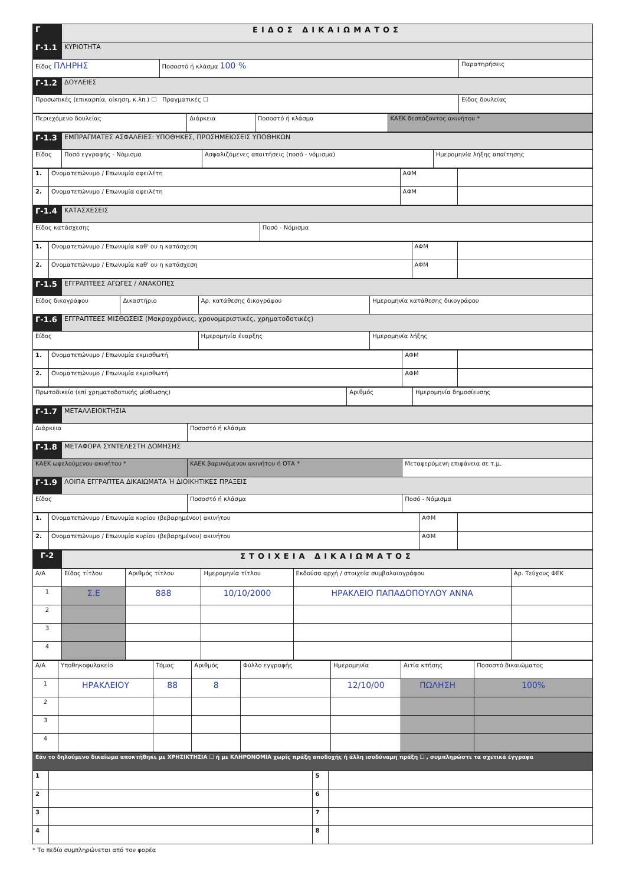| Γ | ΕΙΔΟΣ ΔΙΚΑΙΩΜΑΤΟΣ | | |
| Γ-1.1 | ΚΥΡΙΟΤΗΤΑ | | |
| Είδος ΠΛΗΡΗΣ | | Ποσοστό ή κλάσμα 100 % | Παρατηρήσεις |
| Γ-1.2 | ΔΟΥΛΕΙΕΣ | | |
| Προσωπικές (επικαρπία, οίκηση, κ.λπ.) ☐ Πραγματικές ☐ | | | Είδος δουλείας |
| Περιεχόμενο δουλείας | Διάρκεια | Ποσοστό ή κλάσμα | ΚΑΕΚ δεσπόζοντος ακινήτου * |
| Γ-1.3 | ΕΜΠΡΑΓΜΑΤΕΣ ΑΣΦΑΛΕΙΕΣ: ΥΠΟΘΗΚΕΣ, ΠΡΟΣΗΜΕΙΩΣΕΙΣ ΥΠΟΘΗΚΩΝ | | | |
| Είδος | | Ποσό εγγραφής - Νόμισμα | Ασφαλιζόμενες απαιτήσεις (ποσό - νόμισμα) | Ημερομηνία λήξης απαίτησης |
| 1. | Ονοματεπώνυμο / Επωνυμία οφειλέτη | ΑΦΜ | |
| 2. | Ονοματεπώνυμο / Επωνυμία οφειλέτη | ΑΦΜ | |
| Γ-1.4 | ΚΑΤΑΣΧΕΣΕΙΣ | |
| Είδος κατάσχεσης | | Ποσό - Νόμισμα |
| 1. | Ονοματεπώνυμο / Επωνυμία καθ' ου η κατάσχεση | ΑΦΜ | |
| 2. | Ονοματεπώνυμο / Επωνυμία καθ' ου η κατάσχεση | ΑΦΜ | |
| Γ-1.5 | ΕΓΓΡΑΠΤΕΕΣ ΑΓΩΓΕΣ / ΑΝΑΚΟΠΕΣ | | | |
| Είδος δικογράφου | | Δικαστήριο | Αρ. κατάθεσης δικογράφου | Ημερομηνία κατάθεσης δικογράφου |
| Γ-1.6 | ΕΓΓΡΑΠΤΕΕΣ ΜΙΣΘΩΣΕΙΣ (Μακροχρόνιες, χρονομεριστικές, χρηματοδοτικές) | | | |
| Είδος | | | Ημερομηνία έναρξης | Ημερομηνία λήξης |
| 1. | Ονοματεπώνυμο / Επωνυμία εκμισθωτή | ΑΦΜ | |
| 2. | Ονοματεπώνυμο / Επωνυμία εκμισθωτή | ΑΦΜ | |
| Πρωτοδικείο (επί χρηματοδοτικής μίσθωσης) | Αριθμός | Ημερομηνία δημοσίευσης |
| Γ-1.7 | ΜΕΤΑΛΛΕΙΟΚΤΗΣΙΑ | | |
| Διάρκεια | | Ποσοστό ή κλάσμα | |
| Γ-1.8 | ΜΕΤΑΦΟΡΑ ΣΥΝΤΕΛΕΣΤΗ ΔΟΜΗΣΗΣ | | |
| ΚΑΕΚ ωφελούμενου ακινήτου * | | ΚΑΕΚ βαρυνόμενου ακινήτου ή ΟΤΑ * | Μεταφερόμενη επιφάνεια σε τ.μ. |
| Γ-1.9 | ΛΟΙΠΑ ΕΓΓΡΑΠΤΕΑ ΔΙΚΑΙΩΜΑΤΑ Ή ΔΙΟΙΚΗΤΙΚΕΣ ΠΡΑΞΕΙΣ | | |
| Είδος | | Ποσοστό ή κλάσμα | Ποσό - Νόμισμα |
| 1. | Ονοματεπώνυμο / Επωνυμία κυρίου (βεβαρημένου) ακινήτου | ΑΦΜ | |
| 2. | Ονοματεπώνυμο / Επωνυμία κυρίου (βεβαρημένου) ακινήτου | ΑΦΜ | |
| Γ-2 | ΣΤΟΙΧΕΙΑ ΔΙΚΑΙΩΜΑΤΟΣ | | | | |
| Α/Α | Είδος τίτλου | Αριθμός τίτλου | Ημερομηνία τίτλου | Εκδούσα αρχή / στοιχεία συμβολαιογράφου | Αρ. Τεύχους ΦΕΚ |
| 1 | Σ.Ε | 888 | 10/10/2000 | ΗΡΑΚΛΕΙΟ ΠΑΠΑΔΟΠΟΥΛΟΥ ΑΝΝΑ | |
| 2 | | | | | |
| 3 | | | | | |
| 4 | | | | | |
| Α/Α | Υποθηκοφυλακείο | Τόμος | Αριθμός | Φύλλο εγγραφής | Ημερομηνία | Αιτία κτήσης | Ποσοστό δικαιώματος |
| --- | --- | --- | --- | --- | --- | --- | --- |
| 1 | ΗΡΑΚΛΕΙΟΥ | 88 | 8 | | 12/10/00 | ΠΩΛΗΣΗ | 100% |
| 2 | | | | | | | |
| 3 | | | | | | | |
| 4 | | | | | | | |
| Εάν το δηλούμενο δικαίωμα αποκτήθηκε με ΧΡΗΣΙΚΤΗΣΙΑ ☐ ή με ΚΛΗΡΟΝΟΜΙΑ χωρίς πράξη αποδοχής ή άλλη ισοδύναμη πράξη ☐ , συμπληρώστε τα σχετικά έγγραφα | | | |
| 1 | | 5 | |
| 2 | | 6 | |
| 3 | | 7 | |
| 4 | | 8 | |
* Το πεδίο συμπληρώνεται από τον φορέα